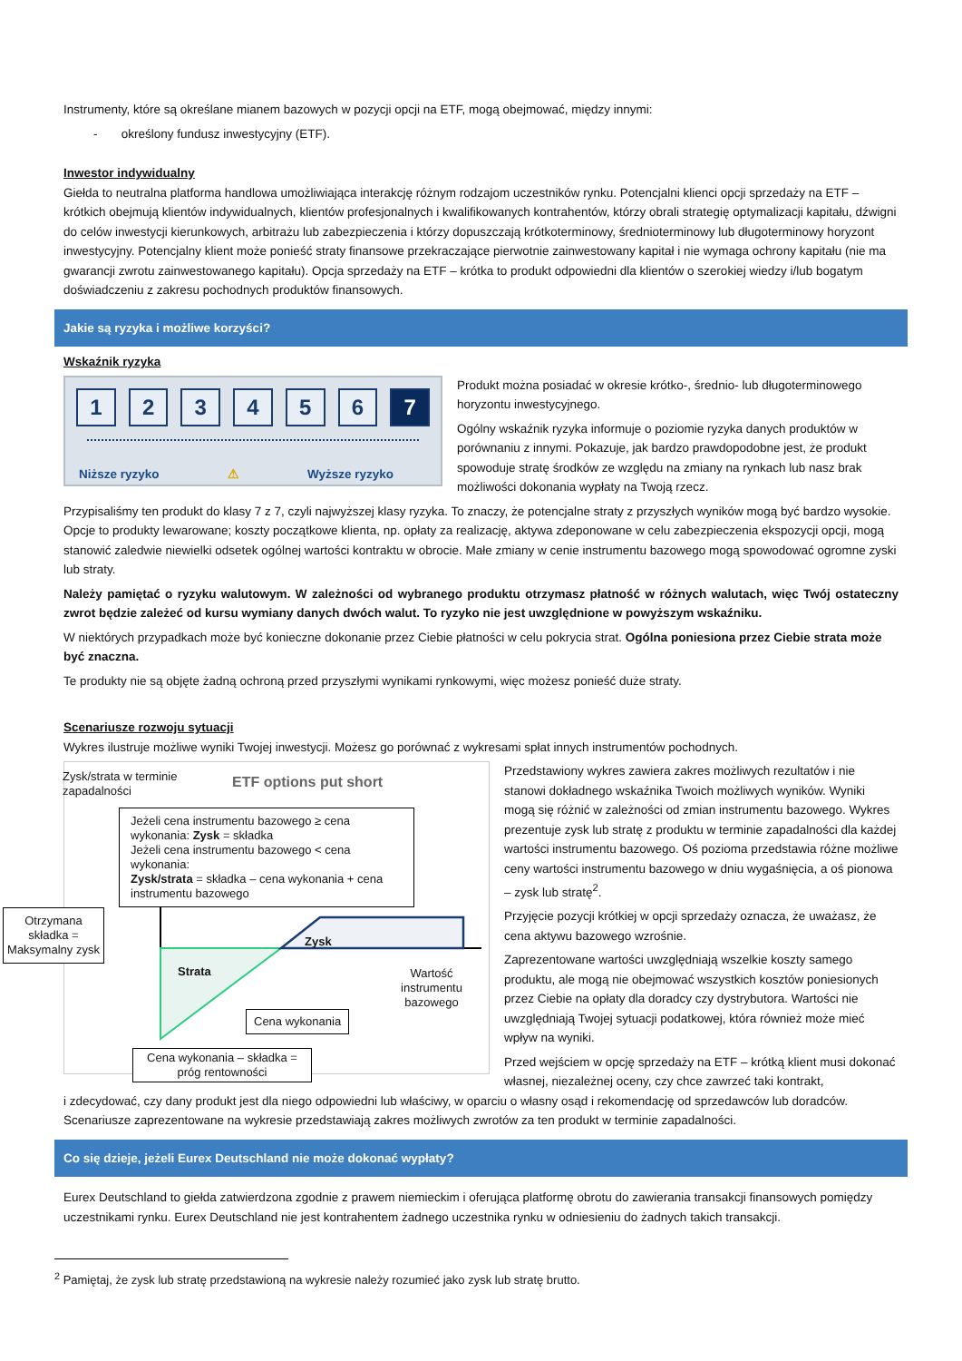Instrumenty, które są określane mianem bazowych w pozycji opcji na ETF, mogą obejmować, między innymi:
- określony fundusz inwestycyjny (ETF).
Inwestor indywidualny
Giełda to neutralna platforma handlowa umożliwiająca interakcję różnym rodzajom uczestników rynku. Potencjalni klienci opcji sprzedaży na ETF – krótkich obejmują klientów indywidualnych, klientów profesjonalnych i kwalifikowanych kontrahentów, którzy obrali strategię optymalizacji kapitału, dźwigni do celów inwestycji kierunkowych, arbitrażu lub zabezpieczenia i którzy dopuszczają krótkoterminowy, średnioterminowy lub długoterminowy horyzont inwestycyjny. Potencjalny klient może ponieść straty finansowe przekraczające pierwotnie zainwestowany kapitał i nie wymaga ochrony kapitału (nie ma gwarancji zwrotu zainwestowanego kapitału). Opcja sprzedaży na ETF – krótka to produkt odpowiedni dla klientów o szerokiej wiedzy i/lub bogatym doświadczeniu z zakresu pochodnych produktów finansowych.
Jakie są ryzyka i możliwe korzyści?
Wskaźnik ryzyka
123456 7
Niższe ryzyko ⚠ Wyższe ryzyko
Produkt można posiadać w okresie krótko-, średnio- lub długoterminowego horyzontu inwestycyjnego.
Ogólny wskaźnik ryzyka informuje o poziomie ryzyka danych produktów w porównaniu z innymi. Pokazuje, jak bardzo prawdopodobne jest, że produkt spowoduje stratę środków ze względu na zmiany na rynkach lub nasz brak możliwości dokonania wypłaty na Twoją rzecz.
Przypisaliśmy ten produkt do klasy 7 z 7, czyli najwyższej klasy ryzyka. To znaczy, że potencjalne straty z przyszłych wyników mogą być bardzo wysokie. Opcje to produkty lewarowane; koszty początkowe klienta, np. opłaty za realizację, aktywa zdeponowane w celu zabezpieczenia ekspozycji opcji, mogą stanowić zaledwie niewielki odsetek ogólnej wartości kontraktu w obrocie. Małe zmiany w cenie instrumentu bazowego mogą spowodować ogromne zyski lub straty.
Należy pamiętać o ryzyku walutowym. W zależności od wybranego produktu otrzymasz płatność w różnych walutach, więc Twój ostateczny zwrot będzie zależeć od kursu wymiany danych dwóch walut. To ryzyko nie jest uwzględnione w powyższym wskaźniku.
W niektórych przypadkach może być konieczne dokonanie przez Ciebie płatności w celu pokrycia strat. Ogólna poniesiona przez Ciebie strata może być znaczna.
Te produkty nie są objęte żadną ochroną przed przyszłymi wynikami rynkowymi, więc możesz ponieść duże straty.
Scenariusze rozwoju sytuacji
Wykres ilustruje możliwe wyniki Twojej inwestycji. Możesz go porównać z wykresami spłat innych instrumentów pochodnych.
Zysk/strata w terminie zapadalności
ETF options put short
Jeżeli cena instrumentu bazowego ≥ cena wykonania: Zysk = składka
Jeżeli cena instrumentu bazowego < cena wykonania:
Zysk/strata = składka – cena wykonania + cena instrumentu bazowego
Otrzymana składka = Maksymalny zysk
Zysk
Strata
Wartość instrumentu bazowego
Cena wykonania
Cena wykonania – składka = próg rentowności
Przedstawiony wykres zawiera zakres możliwych rezultatów i nie stanowi dokładnego wskaźnika Twoich możliwych wyników. Wyniki mogą się różnić w zależności od zmian instrumentu bazowego. Wykres prezentuje zysk lub stratę z produktu w terminie zapadalności dla każdej wartości instrumentu bazowego. Oś pozioma przedstawia różne możliwe ceny wartości instrumentu bazowego w dniu wygaśnięcia, a oś pionowa – zysk lub stratę<sup>2</sup>.
Przyjęcie pozycji krótkiej w opcji sprzedaży oznacza, że uważasz, że cena aktywu bazowego wzrośnie.
Zaprezentowane wartości uwzględniają wszelkie koszty samego produktu, ale mogą nie obejmować wszystkich kosztów poniesionych przez Ciebie na opłaty dla doradcy czy dystrybutora. Wartości nie uwzględniają Twojej sytuacji podatkowej, która również może mieć wpływ na wyniki.
Przed wejściem w opcję sprzedaży na ETF – krótką klient musi dokonać własnej, niezależnej oceny, czy chce zawrzeć taki kontrakt,
i zdecydować, czy dany produkt jest dla niego odpowiedni lub właściwy, w oparciu o własny osąd i rekomendację od sprzedawców lub doradców. Scenariusze zaprezentowane na wykresie przedstawiają zakres możliwych zwrotów za ten produkt w terminie zapadalności.
Co się dzieje, jeżeli Eurex Deutschland nie może dokonać wypłaty?
Eurex Deutschland to giełda zatwierdzona zgodnie z prawem niemieckim i oferująca platformę obrotu do zawierania transakcji finansowych pomiędzy uczestnikami rynku. Eurex Deutschland nie jest kontrahentem żadnego uczestnika rynku w odniesieniu do żadnych takich transakcji.
<sup>2</sup> Pamiętaj, że zysk lub stratę przedstawioną na wykresie należy rozumieć jako zysk lub stratę brutto.